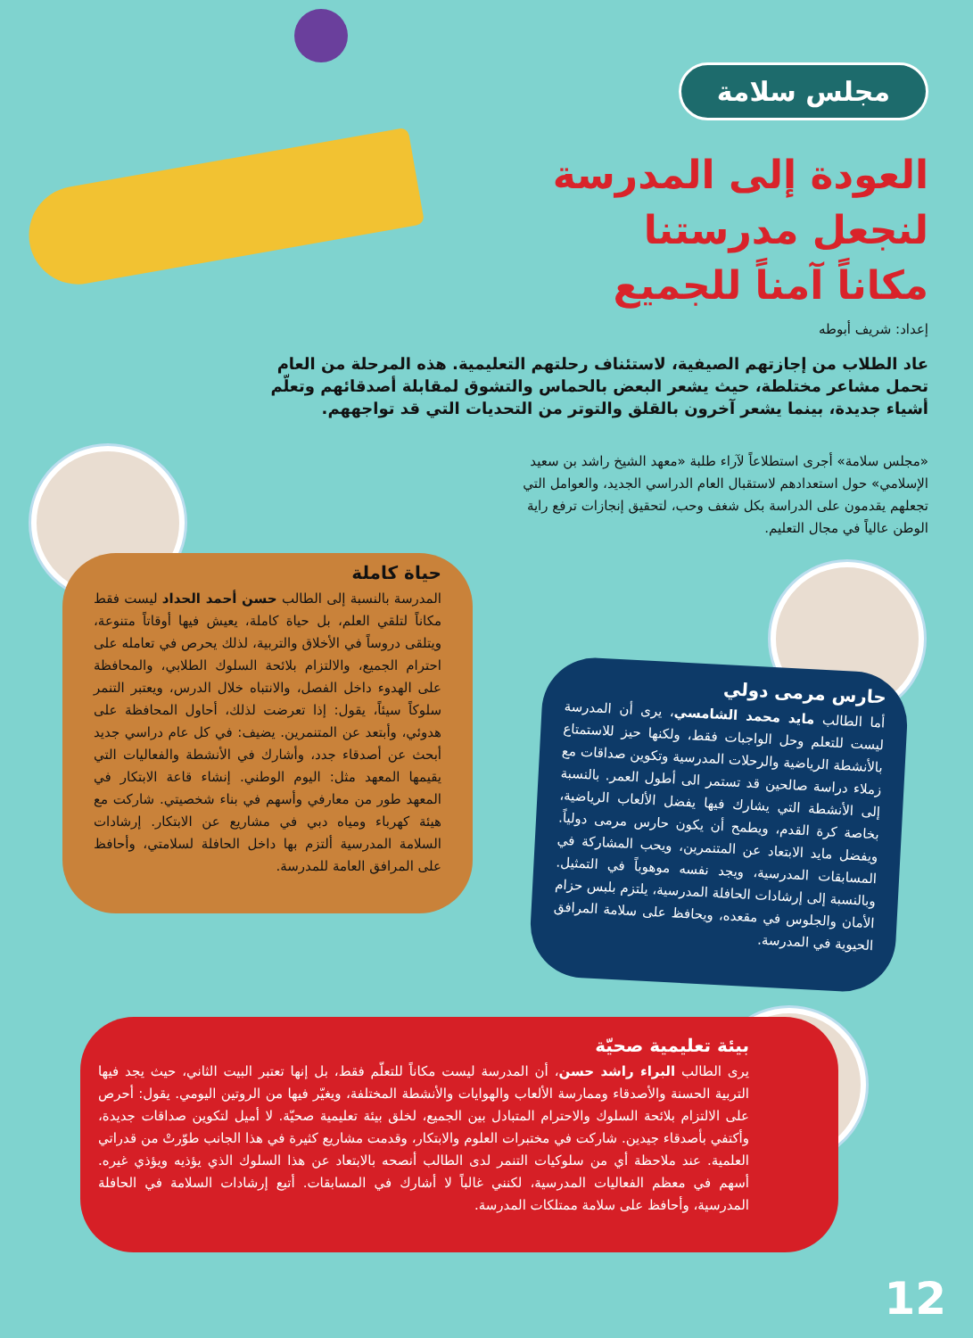مجلس سلامة
العودة إلى المدرسة
لنجعل مدرستنا
مكاناً آمناً للجميع
إعداد: شريف أبوطه
عاد الطلاب من إجازتهم الصيفية، لاستئناف رحلتهم التعليمية. هذه المرحلة من العام تحمل مشاعر مختلطة، حيث يشعر البعض بالحماس والتشوق لمقابلة أصدقائهم وتعلّم أشياء جديدة، بينما يشعر آخرون بالقلق والتوتر من التحديات التي قد تواجههم.
«مجلس سلامة» أجرى استطلاعاً لآراء طلبة «معهد الشيخ راشد بن سعيد الإسلامي» حول استعدادهم لاستقبال العام الدراسي الجديد، والعوامل التي تجعلهم يقدمون على الدراسة بكل شغف وحب، لتحقيق إنجازات ترفع راية الوطن عالياً في مجال التعليم.
حياة كاملة
المدرسة بالنسبة إلى الطالب حسن أحمد الحداد ليست فقط مكاناً لتلقي العلم، بل حياة كاملة، يعيش فيها أوقاتاً متنوعة، ويتلقى دروساً في الأخلاق والتربية، لذلك يحرص في تعامله على احترام الجميع، والالتزام بلائحة السلوك الطلابي، والمحافظة على الهدوء داخل الفصل، والانتباه خلال الدرس، ويعتبر التنمر سلوكاً سيئاً، يقول: إذا تعرضت لذلك، أحاول المحافظة على هدوئي، وأبتعد عن المتنمرين. يضيف: في كل عام دراسي جديد أبحث عن أصدقاء جدد، وأشارك في الأنشطة والفعاليات التي يقيمها المعهد مثل: اليوم الوطني. إنشاء قاعة الابتكار في المعهد طور من معارفي وأسهم في بناء شخصيتي. شاركت مع هيئة كهرباء ومياه دبي في مشاريع عن الابتكار. إرشادات السلامة المدرسية ألتزم بها داخل الحافلة لسلامتي، وأحافظ على المرافق العامة للمدرسة.
حارس مرمى دولي
أما الطالب مايد محمد الشامسي، يرى أن المدرسة ليست للتعلم وحل الواجبات فقط، ولكنها حيز للاستمتاع بالأنشطة الرياضية والرحلات المدرسية وتكوين صداقات مع زملاء دراسة صالحين قد تستمر الى أطول العمر. بالنسبة إلى الأنشطة التي يشارك فيها يفضل الألعاب الرياضية، بخاصة كرة القدم، ويطمح أن يكون حارس مرمى دولياً. ويفضل مايد الابتعاد عن المتنمرين، ويحب المشاركة في المسابقات المدرسية، ويجد نفسه موهوباً في التمثيل. وبالنسبة إلى إرشادات الحافلة المدرسية، يلتزم بلبس حزام الأمان والجلوس في مقعده، ويحافظ على سلامة المرافق الحيوية في المدرسة.
بيئة تعليمية صحيّة
يرى الطالب البراء راشد حسن، أن المدرسة ليست مكاناً للتعلّم فقط، بل إنها تعتبر البيت الثاني، حيث يجد فيها التربية الحسنة والأصدقاء وممارسة الألعاب والهوايات والأنشطة المختلفة، ويغيّر فيها من الروتين اليومي. يقول: أحرص على الالتزام بلائحة السلوك والاحترام المتبادل بين الجميع، لخلق بيئة تعليمية صحيّة. لا أميل لتكوين صداقات جديدة، وأكتفي بأصدقاء جيدين. شاركت في مختبرات العلوم والابتكار، وقدمت مشاريع كثيرة في هذا الجانب طوّرتْ من قدراتي العلمية. عند ملاحظة أي من سلوكيات التنمر لدى الطالب أنصحه بالابتعاد عن هذا السلوك الذي يؤذيه ويؤذي غيره. أسهم في معظم الفعاليات المدرسية، لكنني غالباً لا أشارك في المسابقات. أتبع إرشادات السلامة في الحافلة المدرسية، وأحافظ على سلامة ممتلكات المدرسة.
12